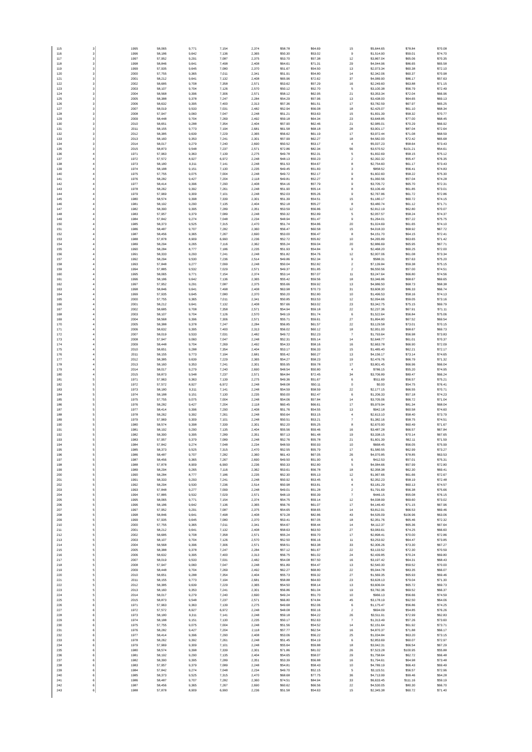| 115 | 3 | 1995 | 58,065 | 9,771 | 7,154 | 2,374 | $58.78 | $64.69 | 15 | $5,644.65 | $78.84 | $70.08 |
| 116 | 3 | 1996 | 58,186 | 9,642 | 7,136 | 2,365 | $50.30 | $53.02 | 9 | $1,514.90 | $59.01 | $74.70 |
| 117 | 3 | 1997 | 57,952 | 9,291 | 7,087 | 2,375 | $53.70 | $57.38 | 12 | $3,867.04 | $65.06 | $70.35 |
| 118 | 3 | 1998 | 58,846 | 9,641 | 7,498 | 2,408 | $64.61 | $71.31 | 29 | $4,044.96 | $86.65 | $65.58 |
| 119 | 3 | 1999 | 57,935 | 9,645 | 7,080 | 2,370 | $51.67 | $54.50 | 13 | $2,073.34 | $60.38 | $72.10 |
| 120 | 3 | 2000 | 57,755 | 9,365 | 7,011 | 2,341 | $51.91 | $54.80 | 14 | $2,342.06 | $60.37 | $70.98 |
| 121 | 3 | 2001 | 58,212 | 9,641 | 7,132 | 2,408 | $65.96 | $72.62 | 37 | $4,089.90 | $86.17 | $57.63 |
| 122 | 3 | 2002 | 58,685 | 9,708 | 7,358 | 2,571 | $53.62 | $57.29 | 16 | $2,249.60 | $63.88 | $71.15 |
| 123 | 3 | 2003 | 58,107 | 9,704 | 7,126 | 2,570 | $50.12 | $52.70 | 5 | $3,100.38 | $56.79 | $72.49 |
| 124 | 3 | 2004 | 58,568 | 9,396 | 7,306 | 2,571 | $58.12 | $62.95 | 21 | $3,353.34 | $72.04 | $66.96 |
| 125 | 3 | 2005 | 58,388 | 9,378 | 7,247 | 2,284 | $54.29 | $57.96 | 13 | $3,438.00 | $64.65 | $69.13 |
| 126 | 3 | 2006 | 58,632 | 9,395 | 7,400 | 2,313 | $57.36 | $61.51 | 17 | $3,782.59 | $67.97 | $65.25 |
| 127 | 3 | 2007 | 58,019 | 9,533 | 7,031 | 2,482 | $52.94 | $56.08 | 18 | $2,425.07 | $61.10 | $68.34 |
| 128 | 3 | 2008 | 57,947 | 9,060 | 7,047 | 2,248 | $51.21 | $53.63 | 15 | $1,831.39 | $58.32 | $70.77 |
| 129 | 3 | 2009 | 58,448 | 9,704 | 7,269 | 2,492 | $59.18 | $64.34 | 23 | $3,648.85 | $77.00 | $68.45 |
| 130 | 3 | 2010 | 58,651 | 9,288 | 7,354 | 2,404 | $57.90 | $62.46 | 21 | $2,985.01 | $70.29 | $66.92 |
| 131 | 3 | 2011 | 58,155 | 9,773 | 7,194 | 2,681 | $61.58 | $68.18 | 28 | $3,901.17 | $87.04 | $72.64 |
| 132 | 3 | 2012 | 58,385 | 9,639 | 7,229 | 2,365 | $56.62 | $61.19 | 17 | $3,972.44 | $71.08 | $68.59 |
| 133 | 3 | 2013 | 58,160 | 9,353 | 7,241 | 2,301 | $57.99 | $62.27 | 18 | $4,582.00 | $72.42 | $65.68 |
| 134 | 3 | 2014 | 58,017 | 9,279 | 7,240 | 2,690 | $50.52 | $53.17 | 4 | $5,037.23 | $58.64 | $73.43 |
| 135 | 3 | 2015 | 58,873 | 9,548 | 7,237 | 2,571 | $72.86 | $82.34 | 56 | $3,570.52 | $101.21 | $54.61 |
| 136 | 4 | 1971 | 57,963 | 9,363 | 7,139 | 2,275 | $49.78 | $52.31 | 5 | $1,832.69 | $58.15 | $75.12 |
| 137 | 4 | 1972 | 57,572 | 8,927 | 6,972 | 2,248 | $48.13 | $50.23 | 2 | $2,392.32 | $55.47 | $76.35 |
| 138 | 4 | 1973 | 58,180 | 9,311 | 7,141 | 2,248 | $51.53 | $54.67 | 8 | $2,754.60 | $61.17 | $73.43 |
| 139 | 4 | 1974 | 58,188 | 9,151 | 7,130 | 2,235 | $49.45 | $51.83 | 3 | $858.52 | $56.41 | $74.83 |
| 140 | 4 | 1975 | 57,755 | 9,075 | 7,004 | 2,248 | $49.72 | $52.17 | 9 | $1,602.60 | $58.22 | $75.30 |
| 141 | 4 | 1976 | 58,282 | 9,427 | 7,204 | 2,118 | $49.81 | $52.27 | 8 | $1,060.56 | $57.04 | $74.28 |
| 142 | 4 | 1977 | 58,414 | 9,396 | 7,290 | 2,408 | $54.16 | $57.79 | 9 | $3,705.72 | $65.70 | $72.31 |
| 143 | 4 | 1978 | 58,262 | 9,392 | 7,261 | 2,248 | $51.90 | $55.14 | 8 | $3,106.49 | $61.85 | $73.01 |
| 144 | 4 | 1979 | 57,969 | 9,309 | 7,101 | 2,248 | $52.03 | $55.26 | 9 | $2,767.86 | $61.72 | $72.86 |
| 145 | 4 | 1980 | 58,574 | 9,398 | 7,339 | 2,301 | $51.39 | $54.51 | 15 | $1,180.17 | $60.72 | $74.15 |
| 146 | 4 | 1981 | 58,192 | 9,290 | 7,135 | 2,404 | $52.18 | $55.27 | 8 | $3,480.74 | $61.12 | $71.71 |
| 147 | 4 | 1982 | 58,390 | 9,395 | 7,289 | 2,351 | $53.59 | $56.86 | 12 | $2,812.19 | $62.80 | $70.07 |
| 148 | 4 | 1983 | 57,957 | 9,379 | 7,089 | 2,248 | $50.32 | $52.89 | 5 | $2,057.57 | $58.24 | $74.37 |
| 149 | 4 | 1984 | 57,842 | 9,274 | 7,048 | 2,234 | $48.94 | $51.47 | 9 | $1,264.01 | $57.22 | $75.75 |
| 150 | 4 | 1985 | 58,373 | 9,525 | 7,315 | 2,470 | $51.74 | $54.86 | 20 | $1,024.69 | $61.65 | $74.10 |
| 151 | 4 | 1986 | 58,487 | 9,707 | 7,282 | 2,360 | $56.47 | $60.58 | 15 | $4,018.33 | $68.92 | $67.72 |
| 152 | 4 | 1987 | 58,456 | 9,365 | 7,267 | 2,690 | $53.00 | $56.47 | 8 | $4,151.70 | $64.15 | $72.41 |
| 153 | 4 | 1988 | 57,878 | 8,909 | 6,990 | 2,236 | $52.72 | $55.82 | 10 | $4,265.89 | $63.65 | $71.42 |
| 154 | 4 | 1989 | 58,294 | 9,265 | 7,116 | 2,362 | $55.24 | $59.04 | 20 | $2,886.69 | $65.95 | $67.71 |
| 155 | 4 | 1990 | 58,284 | 8,777 | 7,186 | 2,235 | $51.93 | $54.84 | 9 | $2,468.20 | $60.25 | $72.00 |
| 156 | 4 | 1991 | 58,333 | 9,293 | 7,241 | 2,248 | $51.82 | $54.76 | 12 | $2,007.06 | $61.08 | $73.34 |
| 157 | 4 | 1992 | 58,294 | 9,530 | 7,236 | 2,514 | $49.86 | $52.34 | 9 | $588.31 | $57.63 | $75.20 |
| 158 | 4 | 1993 | 57,848 | 9,277 | 7,099 | 2,248 | $50.04 | $52.82 | 2 | $7,139.84 | $59.38 | $75.15 |
| 159 | 4 | 1994 | 57,885 | 9,532 | 7,029 | 2,571 | $49.37 | $51.85 | 2 | $6,550.56 | $57.00 | $74.51 |
| 160 | 4 | 1995 | 58,065 | 9,771 | 7,154 | 2,374 | $53.14 | $57.07 | 11 | $3,247.64 | $66.80 | $74.56 |
| 161 | 4 | 1996 | 58,186 | 9,642 | 7,136 | 2,365 | $55.42 | $59.56 | 18 | $3,346.86 | $68.67 | $69.65 |
| 162 | 4 | 1997 | 57,952 | 9,291 | 7,087 | 2,375 | $55.66 | $59.92 | 13 | $4,986.50 | $68.73 | $68.38 |
| 163 | 4 | 1998 | 58,846 | 9,641 | 7,498 | 2,408 | $63.98 | $70.73 | 31 | $3,608.30 | $86.33 | $66.74 |
| 164 | 4 | 1999 | 57,935 | 9,645 | 7,080 | 2,370 | $50.20 | $52.80 | 10 | $1,496.53 | $58.16 | $74.13 |
| 165 | 4 | 2000 | 57,755 | 9,365 | 7,011 | 2,341 | $50.85 | $53.53 | 12 | $2,094.66 | $59.05 | $73.16 |
| 166 | 4 | 2001 | 58,212 | 9,641 | 7,132 | 2,408 | $57.66 | $63.02 | 23 | $3,342.75 | $75.15 | $69.79 |
| 167 | 4 | 2002 | 58,685 | 9,708 | 7,358 | 2,571 | $54.94 | $59.18 | 22 | $2,237.36 | $67.91 | $71.11 |
| 168 | 4 | 2003 | 58,107 | 9,704 | 7,126 | 2,570 | $49.19 | $51.74 | 6 | $1,522.64 | $56.84 | $75.06 |
| 169 | 4 | 2004 | 58,568 | 9,396 | 7,306 | 2,571 | $55.71 | $59.61 | 27 | $1,894.80 | $67.52 | $69.54 |
| 170 | 4 | 2005 | 58,388 | 9,378 | 7,247 | 2,284 | $56.85 | $61.57 | 22 | $3,129.58 | $73.01 | $70.15 |
| 171 | 4 | 2006 | 58,632 | 9,395 | 7,400 | 2,313 | $56.02 | $60.12 | 18 | $2,951.00 | $68.67 | $69.73 |
| 172 | 4 | 2007 | 58,019 | 9,533 | 7,031 | 2,482 | $49.72 | $52.23 | 7 | $1,793.64 | $56.98 | $73.83 |
| 173 | 4 | 2008 | 57,947 | 9,060 | 7,047 | 2,248 | $52.31 | $55.14 | 14 | $2,648.77 | $61.01 | $70.37 |
| 174 | 4 | 2009 | 58,448 | 9,704 | 7,269 | 2,492 | $54.33 | $58.16 | 16 | $2,663.78 | $66.90 | $72.09 |
| 175 | 4 | 2010 | 58,651 | 9,288 | 7,354 | 2,404 | $53.17 | $56.33 | 15 | $1,485.40 | $62.21 | $72.17 |
| 176 | 4 | 2011 | 58,155 | 9,773 | 7,194 | 2,681 | $55.42 | $60.27 | 13 | $4,156.17 | $73.14 | $74.65 |
| 177 | 4 | 2012 | 58,385 | 9,639 | 7,229 | 2,365 | $54.27 | $58.23 | 19 | $2,476.76 | $66.79 | $71.32 |
| 178 | 4 | 2013 | 58,160 | 9,353 | 7,241 | 2,301 | $55.95 | $59.78 | 17 | $3,801.45 | $66.96 | $66.04 |
| 179 | 4 | 2014 | 58,017 | 9,279 | 7,240 | 2,690 | $48.54 | $50.80 | 4 | $786.15 | $55.20 | $74.95 |
| 180 | 4 | 2015 | 58,873 | 9,548 | 7,237 | 2,571 | $64.84 | $72.45 | 34 | $3,706.89 | $89.47 | $66.24 |
| 181 | 5 | 1971 | 57,963 | 9,363 | 7,139 | 2,275 | $49.36 | $51.67 | 6 | $511.69 | $56.57 | $75.21 |
| 182 | 5 | 1972 | 57,572 | 8,927 | 6,972 | 2,248 | $48.08 | $50.11 | 0 | $0.00 | $54.75 | $76.41 |
| 183 | 5 | 1973 | 58,180 | 9,311 | 7,141 | 2,248 | $54.59 | $58.59 | 22 | $2,177.15 | $66.55 | $70.71 |
| 184 | 5 | 1974 | 58,188 | 9,151 | 7,130 | 2,235 | $50.00 | $52.47 | 6 | $1,206.33 | $57.18 | $74.23 |
| 185 | 5 | 1975 | 57,755 | 9,075 | 7,004 | 2,248 | $54.06 | $57.84 | 14 | $3,705.06 | $66.72 | $71.04 |
| 186 | 5 | 1976 | 58,282 | 9,427 | 7,204 | 2,118 | $60.45 | $66.61 | 17 | $5,979.94 | $81.34 | $68.04 |
| 187 | 5 | 1977 | 58,414 | 9,396 | 7,290 | 2,408 | $51.76 | $54.55 | 13 | $942.18 | $60.58 | $74.60 |
| 188 | 5 | 1978 | 58,262 | 9,392 | 7,261 | 2,248 | $50.64 | $53.15 | 4 | $2,613.10 | $58.40 | $73.79 |
| 189 | 5 | 1979 | 57,969 | 9,309 | 7,101 | 2,248 | $50.51 | $53.21 | 7 | $1,382.16 | $58.75 | $74.51 |
| 190 | 5 | 1980 | 58,574 | 9,398 | 7,339 | 2,301 | $52.20 | $55.25 | 8 | $2,670.90 | $60.49 | $71.67 |
| 191 | 5 | 1981 | 58,192 | 9,290 | 7,135 | 2,404 | $55.56 | $59.46 | 16 | $3,487.28 | $66.57 | $67.84 |
| 192 | 5 | 1982 | 58,390 | 9,395 | 7,289 | 2,351 | $57.13 | $61.48 | 19 | $3,338.15 | $70.14 | $67.65 |
| 193 | 5 | 1983 | 57,957 | 9,379 | 7,089 | 2,248 | $52.76 | $55.78 | 21 | $1,601.39 | $62.11 | $71.59 |
| 194 | 5 | 1984 | 57,842 | 9,274 | 7,048 | 2,234 | $48.59 | $50.93 | 10 | $668.45 | $56.05 | $75.99 |
| 195 | 5 | 1985 | 58,373 | 9,525 | 7,315 | 2,470 | $52.55 | $55.79 | 17 | $1,580.55 | $62.99 | $73.27 |
| 196 | 5 | 1986 | 58,487 | 9,707 | 7,282 | 2,360 | $61.43 | $67.05 | 26 | $4,070.85 | $78.85 | $63.53 |
| 197 | 5 | 1987 | 58,456 | 9,365 | 7,267 | 2,690 | $49.50 | $51.90 | 6 | $412.53 | $57.01 | $75.31 |
| 198 | 5 | 1988 | 57,878 | 8,909 | 6,990 | 2,236 | $50.33 | $52.80 | 5 | $4,084.66 | $57.99 | $72.80 |
| 199 | 5 | 1989 | 58,294 | 9,265 | 7,116 | 2,362 | $53.61 | $56.78 | 18 | $2,358.38 | $62.30 | $69.41 |
| 200 | 5 | 1990 | 58,284 | 8,777 | 7,186 | 2,235 | $52.30 | $55.13 | 12 | $1,967.66 | $61.66 | $72.67 |
| 201 | 5 | 1991 | 58,333 | 9,293 | 7,241 | 2,248 | $50.92 | $53.45 | 6 | $2,352.23 | $58.19 | $72.48 |
| 202 | 5 | 1992 | 58,294 | 9,530 | 7,236 | 2,514 | $50.98 | $53.81 | 4 | $3,181.29 | $60.13 | $74.57 |
| 203 | 5 | 1993 | 57,848 | 9,277 | 7,099 | 2,248 | $49.01 | $51.28 | 2 | $1,791.69 | $56.38 | $75.66 |
| 204 | 5 | 1994 | 57,885 | 9,532 | 7,029 | 2,571 | $48.19 | $50.39 | 7 | $446.15 | $55.08 | $76.15 |
| 205 | 5 | 1995 | 58,065 | 9,771 | 7,154 | 2,374 | $54.75 | $59.14 | 12 | $4,038.99 | $69.60 | $73.02 |
| 206 | 5 | 1996 | 58,186 | 9,642 | 7,136 | 2,365 | $56.76 | $61.07 | 17 | $4,146.40 | $71.15 | $67.96 |
| 207 | 5 | 1997 | 57,952 | 9,291 | 7,087 | 2,375 | $54.65 | $58.65 | 14 | $3,812.91 | $66.53 | $69.46 |
| 208 | 5 | 1998 | 58,846 | 9,641 | 7,498 | 2,408 | $73.28 | $82.86 | 43 | $4,535.09 | $106.96 | $63.06 |
| 209 | 5 | 1999 | 57,935 | 9,645 | 7,080 | 2,370 | $53.41 | $57.05 | 18 | $2,351.76 | $65.46 | $72.32 |
| 210 | 5 | 2000 | 57,755 | 9,365 | 7,011 | 2,341 | $54.67 | $58.44 | 14 | $4,112.37 | $65.36 | $67.64 |
| 211 | 5 | 2001 | 58,212 | 9,641 | 7,132 | 2,408 | $58.63 | $63.50 | 27 | $3,083.61 | $74.25 | $66.60 |
| 212 | 5 | 2002 | 58,685 | 9,708 | 7,358 | 2,571 | $55.24 | $59.70 | 17 | $2,898.41 | $70.00 | $72.86 |
| 213 | 5 | 2003 | 58,107 | 9,704 | 7,126 | 2,570 | $52.50 | $56.16 | 11 | $3,253.92 | $64.47 | $73.85 |
| 214 | 5 | 2004 | 58,568 | 9,396 | 7,306 | 2,571 | $58.51 | $63.38 | 33 | $2,306.26 | $73.30 | $67.27 |
| 215 | 5 | 2005 | 58,388 | 9,378 | 7,247 | 2,284 | $57.12 | $61.67 | 22 | $3,133.52 | $72.30 | $70.59 |
| 216 | 5 | 2006 | 58,632 | 9,395 | 7,400 | 2,313 | $56.75 | $61.02 | 24 | $2,439.85 | $70.24 | $69.80 |
| 217 | 5 | 2007 | 58,019 | 9,533 | 7,031 | 2,482 | $54.08 | $57.50 | 16 | $3,197.42 | $64.31 | $68.43 |
| 218 | 5 | 2008 | 57,947 | 9,060 | 7,047 | 2,248 | $51.89 | $54.47 | 13 | $2,540.30 | $59.52 | $70.00 |
| 219 | 5 | 2009 | 58,448 | 9,704 | 7,269 | 2,492 | $62.27 | $68.80 | 22 | $5,044.78 | $83.35 | $66.07 |
| 220 | 5 | 2010 | 58,651 | 9,288 | 7,354 | 2,404 | $55.73 | $59.32 | 27 | $1,569.35 | $65.93 | $69.46 |
| 221 | 5 | 2011 | 58,155 | 9,773 | 7,194 | 2,681 | $58.88 | $64.60 | 23 | $3,628.13 | $79.04 | $71.30 |
| 222 | 5 | 2012 | 58,385 | 9,639 | 7,229 | 2,365 | $54.50 | $58.14 | 13 | $3,606.04 | $65.72 | $69.73 |
| 223 | 5 | 2013 | 58,160 | 9,353 | 7,241 | 2,301 | $56.86 | $61.04 | 19 | $3,782.36 | $69.52 | $66.37 |
| 224 | 5 | 2014 | 58,017 | 9,279 | 7,240 | 2,690 | $49.24 | $51.70 | 10 | $966.13 | $56.66 | $74.59 |
| 225 | 5 | 2015 | 58,873 | 9,548 | 7,237 | 2,571 | $66.80 | $74.84 | 45 | $3,178.19 | $92.50 | $64.06 |
| 226 | 6 | 1971 | 57,963 | 9,363 | 7,139 | 2,275 | $49.68 | $52.06 | 6 | $1,175.47 | $56.86 | $74.25 |
| 227 | 6 | 1972 | 57,572 | 8,927 | 6,972 | 2,248 | $48.08 | $50.16 | 2 | $694.09 | $54.85 | $76.26 |
| 228 | 6 | 1973 | 58,180 | 9,311 | 7,141 | 2,248 | $59.18 | $64.22 | 26 | $3,511.91 | $72.99 | $62.83 |
| 229 | 6 | 1974 | 58,188 | 9,151 | 7,130 | 2,235 | $50.17 | $52.63 | 7 | $1,313.49 | $57.26 | $73.60 |
| 230 | 6 | 1975 | 57,755 | 9,075 | 7,004 | 2,248 | $51.56 | $54.52 | 14 | $2,151.64 | $61.92 | $73.71 |
| 231 | 6 | 1976 | 58,282 | 9,427 | 7,204 | 2,118 | $57.77 | $62.54 | 16 | $4,870.37 | $71.88 | $66.17 |
| 232 | 6 | 1977 | 58,414 | 9,396 | 7,290 | 2,408 | $53.06 | $56.22 | 25 | $1,034.84 | $63.20 | $73.15 |
| 233 | 6 | 1978 | 58,262 | 9,392 | 7,261 | 2,248 | $51.45 | $54.19 | 6 | $2,853.69 | $60.07 | $72.97 |
| 234 | 6 | 1979 | 57,969 | 9,309 | 7,101 | 2,248 | $55.64 | $59.88 | 18 | $3,042.31 | $66.54 | $67.29 |
| 235 | 6 | 1980 | 58,574 | 9,398 | 7,339 | 2,301 | $71.86 | $81.02 | 26 | $7,523.28 | $100.95 | $55.88 |
| 236 | 6 | 1981 | 58,192 | 9,290 | 7,135 | 2,404 | $54.65 | $58.07 | 29 | $1,758.64 | $62.72 | $66.48 |
| 237 | 6 | 1982 | 58,390 | 9,395 | 7,289 | 2,351 | $53.39 | $56.88 | 16 | $1,794.61 | $64.98 | $73.48 |
| 238 | 6 | 1983 | 57,957 | 9,379 | 7,089 | 2,248 | $54.81 | $58.43 | 10 | $4,789.19 | $66.43 | $69.49 |
| 239 | 6 | 1984 | 57,842 | 9,274 | 7,048 | 2,234 | $49.70 | $52.15 | 5 | $3,115.51 | $56.57 | $72.96 |
| 240 | 6 | 1985 | 58,373 | 9,525 | 7,315 | 2,470 | $68.68 | $77.75 | 36 | $4,713.99 | $99.46 | $64.28 |
| 241 | 6 | 1986 | 58,487 | 9,707 | 7,282 | 2,360 | $74.51 | $84.94 | 33 | $6,633.45 | $111.16 | $59.19 |
| 242 | 6 | 1987 | 58,456 | 9,365 | 7,267 | 2,690 | $60.62 | $66.56 | 22 | $4,530.05 | $80.30 | $66.70 |
| 243 | 6 | 1988 | 57,878 | 8,909 | 6,990 | 2,236 | $51.58 | $54.63 | 15 | $2,345.38 | $60.72 | $71.40 |